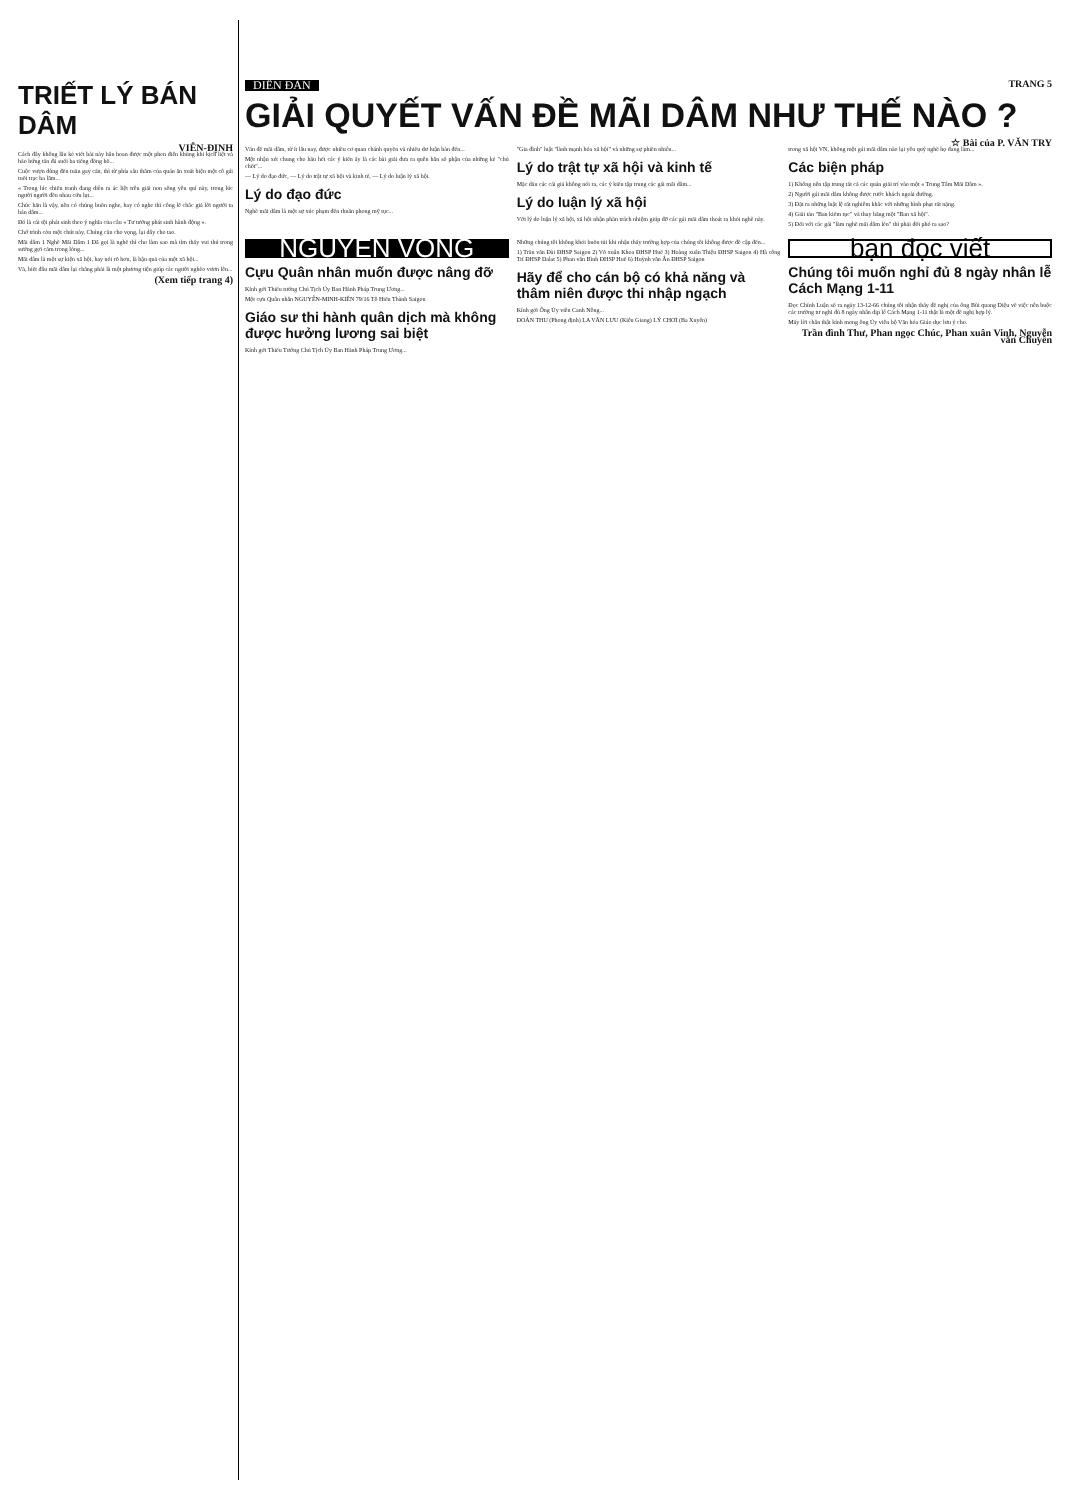TRIẾT LÝ BÁN DÂM
VIÊN-ĐỊNH
Cách đây không lâu kẻ viết bài này hân hoan được một phen điên khùng khi kịch liệt và hào hứng tấn đả suối ba tiếng đồng hồ...
Cuộc vượn dùng đến tuần gay cấn, thì từ phía sâu thẳm của quán ăn xuất hiện một cô gái tuổi trạc ba lăm...
« Trong lúc chiến tranh đang diễn ra ác liệt trên giải non sông yêu quí này, trong lúc người người đều nhau cứu lụt...
Chúc hẳn là vậy, nên có chúng buồn nghe, hay có nghe thì công lẽ chắc giả lời người ta bán dâm...
Đó là cái tội phát sinh theo ý nghĩa của câu « Tư tưởng phát sinh hành động ».
Chớ trình còn một chút này, Chúng cần cho vọng, lại dây cho tao.
Mãi dâm 1 Nghề Mãi Dâm 1 Đã gọi là nghề thì cho làm sao mà tìm thấy vui thú trong sướng gợi cảm trong lòng...
Mãi dâm là một sự kiện xã hội, hay nói rõ hơn, là hậu quả của một xã hội...
Vả, biết đâu mãi dâm lại chẳng phải là một phương tiện giúp các người nghèo vươn lên...
(Xem tiếp trang 4)
DIỄN ĐÀN
TRANG 5
GIẢI QUYẾT VẤN ĐỀ MÃI DÂM NHƯ THẾ NÀO ?
☆ Bài của P. VĂN TRY
Vấn đề mãi dâm, từ ít lâu nay, được nhiều cơ quan chánh quyền và nhiều dư luận bàn đến...
Một nhận xét chung cho hầu hết các ý kiến ấy là các bài giải đưa ra quên hẳn số phận của những kẻ "chủ chốt"...
— Lý do đạo đức, — Lý do trật tự xã hội và kinh tế, — Lý do luận lý xã hội.
Lý do đạo đức
Nghề mãi dâm là một sự xúc phạm đến thuần phong mỹ tục...
"Gia đình" luật "lành mạnh hóa xã hội" và những sự phiền nhiễu...
Lý do trật tự xã hội và kinh tế
Mặc dầu các cái giả không nói ra, các ý kiến tập trung các gái mãi dâm...
Lý do luận lý xã hội
Với lý do luận lý xã hội, xã hội nhận phần trách nhiệm giúp đỡ các gái mãi dâm thoát ra khỏi nghề này.
trong xã hội VN, không một gái mãi dâm nào lại yêu quý nghề họ đang làm...
Các biện pháp
1) Không nên tập trung tất cả các quán giải trí vào một « Trung Tâm Mãi Dâm ».
2) Người gái mãi dâm không được rước khách ngoài đường.
3) Đặt ra những luật lệ rất nghiêm khắc với những hình phạt rất nặng.
4) Giải tán "Ban kiểm tục" và thay bằng một "Ban xã hội".
5) Đối với các gái "làm nghề mãi dâm lén" thì phải đối phó ra sao?
NGUYỆN VỌNG
Cựu Quân nhân muốn được nâng đỡ
Kính gởi Thiếu tướng Chủ Tịch Ủy Ban Hành Pháp Trung Ương...
Một cựu Quân nhân NGUYỄN-MINH-KIÊN 79/16 Tô Hiến Thành Saigon
Giáo sư thi hành quân dịch mà không được hưởng lương sai biệt
Kính gởi Thiếu Tướng Chủ Tịch Ủy Ban Hành Pháp Trung Ương...
Những chúng tôi không khỏi buồn tủi khi nhận thấy trường hợp của chúng tôi không được đề cập đến...
1) Trần văn Đài ĐHSP Saigon 2) Võ xuân Khoa ĐHSP Huế 3) Hoàng xuân Thiệu ĐHSP Saigon 4) Hà công Trí ĐHSP Dalat 5) Phan văn Bình ĐHSP Huế 6) Huỳnh văn Ân ĐHSP Saigon
Hãy để cho cán bộ có khả năng và thâm niên được thi nhập ngạch
Kính gởi Ông Ủy viên Canh Nông...
ĐOÀN THU (Phong định) LA VĂN LƯU (Kiên Giang) LÝ CHƠI (Ba Xuyên)
bạn đọc viết
Chúng tôi muốn nghỉ đủ 8 ngày nhân lễ Cách Mạng 1-11
Đọc Chính Luận số ra ngày 13-12-66 chúng tôi nhận thấy đề nghị của ông Bùi quang Diệu về việc nên buộc các trường tư nghỉ đủ 8 ngày nhân dịp lễ Cách Mạng 1-11 thật là một đề nghị hợp lý.
Mấy lời chân thật kính mong ông Ủy viên bộ Văn hóa Giáo dục lưu ý cho.
Trần đình Thư, Phan ngọc Chúc, Phan xuân Vinh, Nguyễn văn Chuyên